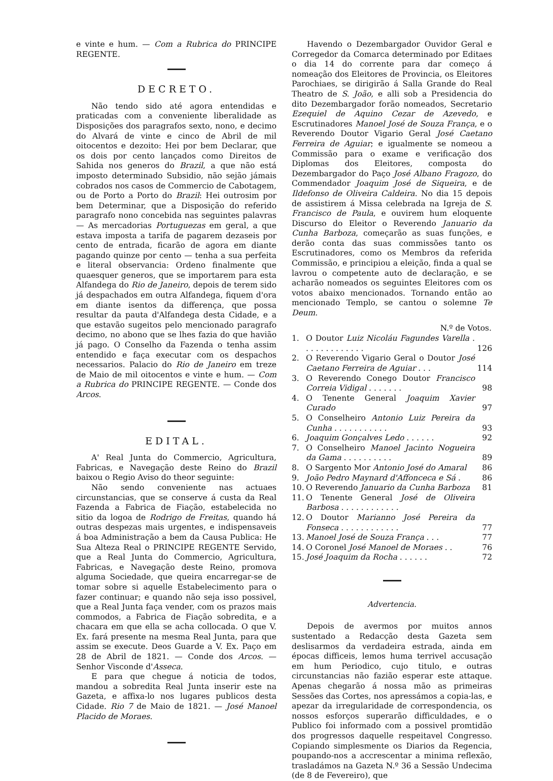e vinte e hum. — Com a Rubrica do PRINCIPE REGENTE.
DECRETO.
Não tendo sido até agora entendidas e praticadas com a conveniente liberalidade as Disposições dos paragrafos sexto, nono, e decimo do Alvará de vinte e cinco de Abril de mil oitocentos e dezoito: Hei por bem Declarar, que os dois por cento lançados como Direitos de Sahida nos generos do Brazil, a que não está imposto determinado Subsidio, não sejão jámais cobrados nos casos de Commercio de Cabotagem, ou de Porto a Porto do Brazil: Hei outrosim por bem Determinar, que a Disposição do referido paragrafo nono concebida nas seguintes palavras — As mercadorias Portuguezas em geral, a que estava imposta a tarifa de pagarem dezaseis por cento de entrada, ficarão de agora em diante pagando quinze por cento — tenha a sua perfeita e literal observancia: Ordeno finalmente que quaesquer generos, que se importarem para esta Alfandega do Rio de Janeiro, depois de terem sido já despachados em outra Alfandega, fiquem d'ora em diante isentos da differença, que possa resultar da pauta d'Alfandega desta Cidade, e a que estavão sugeitos pelo mencionado paragrafo decimo, no abono que se lhes fazia do que havião já pago. O Conselho da Fazenda o tenha assim entendido e faça executar com os despachos necessarios. Palacio do Rio de Janeiro em treze de Maio de mil oitocentos e vinte e hum. — Com a Rubrica do PRINCIPE REGENTE. — Conde dos Arcos.
EDITAL.
A' Real Junta do Commercio, Agricultura, Fabricas, e Navegação deste Reino do Brazil baixou o Regio Aviso do theor seguinte:
Não sendo conveniente nas actuaes circunstancias, que se conserve á custa da Real Fazenda a Fabrica de Fiação, estabelecida no sitio da logoa de Rodrigo de Freitas, quando há outras despezas mais urgentes, e indispensaveis á boa Administração a bem da Causa Publica: He Sua Alteza Real o PRINCIPE REGENTE Servido, que a Real Junta do Commercio, Agricultura, Fabricas, e Navegação deste Reino, promova alguma Sociedade, que queira encarregar-se de tomar sobre si aquelle Estabelecimento para o fazer continuar; e quando não seja isso possivel, que a Real Junta faça vender, com os prazos mais commodos, a Fabrica de Fiação sobredita, e a chacara em que ella se acha collocada. O que V. Ex. fará presente na mesma Real Junta, para que assim se execute. Deos Guarde a V. Ex. Paço em 28 de Abril de 1821. — Conde dos Arcos. — Senhor Visconde d'Asseca.
E para que chegue á noticia de todos, mandou a sobredita Real Junta inserir este na Gazeta, e affixa-lo nos lugares publicos desta Cidade. Rio 7 de Maio de 1821. — José Manoel Placido de Moraes.
Havendo o Dezembargador Ouvidor Geral e Corregedor da Comarca determinado por Editaes o dia 14 do corrente para dar começo á nomeação dos Eleitores de Provincia, os Eleitores Parochiaes, se dirigirão á Salla Grande do Real Theatro de S. João, e alli sob a Presidencia do dito Dezembargador forão nomeados, Secretario Ezequiel de Aquino Cezar de Azevedo, e Escrutinadores Manoel José de Souza França, e o Reverendo Doutor Vigario Geral José Caetano Ferreira de Aguiar; e igualmente se nomeou a Commissão para o exame e verificação dos Diplomas dos Eleitores, composta do Dezembargador do Paço José Albano Fragozo, do Commendador Joaquim José de Siqueira, e de Ildefonso de Oliveira Caldeira. No dia 15 depois de assistirem á Missa celebrada na Igreja de S. Francisco de Paula, e ouvirem hum eloquente Discurso do Eleitor o Reverendo Januario da Cunha Barboza, começarão as suas funções, e derão conta das suas commissões tanto os Escrutinadores, como os Membros da referida Commissão, e principiou a eleição, finda a qual se lavrou o competente auto de declaração, e se acharão nomeados os seguintes Eleitores com os votos abaixo mencionados. Tornando então ao mencionado Templo, se cantou o solemne Te Deum.
| N.º de Votos. | | |
| --- | --- | --- |
| 1. | O Doutor Luiz Nicoláu Fagundes Varella . . . . . . . . . . . . . | 126 |
| 2. | O Reverendo Vigario Geral o Doutor José Caetano Ferreira de Aguiar . . . | 114 |
| 3. | O Reverendo Conego Doutor Francisco Correia Vidigal . . . . . . . | 98 |
| 4. | O Tenente General Joaquim Xavier Curado | 97 |
| 5. | O Conselheiro Antonio Luiz Pereira da Cunha . . . . . . . . . . . | 93 |
| 6. | Joaquim Gonçalves Ledo . . . . . . | 92 |
| 7. | O Conselheiro Manoel Jacinto Nogueira da Gama . . . . . . . . . . | 89 |
| 8. | O Sargento Mor Antonio José do Amaral | 86 |
| 9. | João Pedro Maynard d'Affonceca e Sá . | 86 |
| 10. | O Reverendo Januario da Cunha Barboza | 81 |
| 11. | O Tenente General José de Oliveira Barbosa . . . . . . . . . . . . | |
| 12. | O Doutor Marianno José Pereira da Fonseca . . . . . . . . . . . . | 77 |
| 13. | Manoel José de Souza França . . . | 77 |
| 14. | O Coronel José Manoel de Moraes . . | 76 |
| 15. | José Joaquim da Rocha . . . . . . | 72 |
Advertencia.
Depois de avermos por muitos annos sustentado a Redacção desta Gazeta sem deslisarmos da verdadeira estrada, ainda em épocas difficeis, lemos huma terrivel accusação em hum Periodico, cujo titulo, e outras circunstancias não fazião esperar este attaque. Apenas chegarão á nossa mão as primeiras Sessões das Cortes, nos apressámos a copia-las, e apezar da irregularidade de correspondencia, os nossos esforços superarão difficuldades, e o Publico foi informado com a possivel promtidão dos progressos daquelle respeitavel Congresso. Copiando simplesmente os Diarios da Regencia, poupando-nos a accrescentar a minima reflexão, trasladámos na Gazeta N.º 36 a Sessão Undecima (de 8 de Fevereiro), que